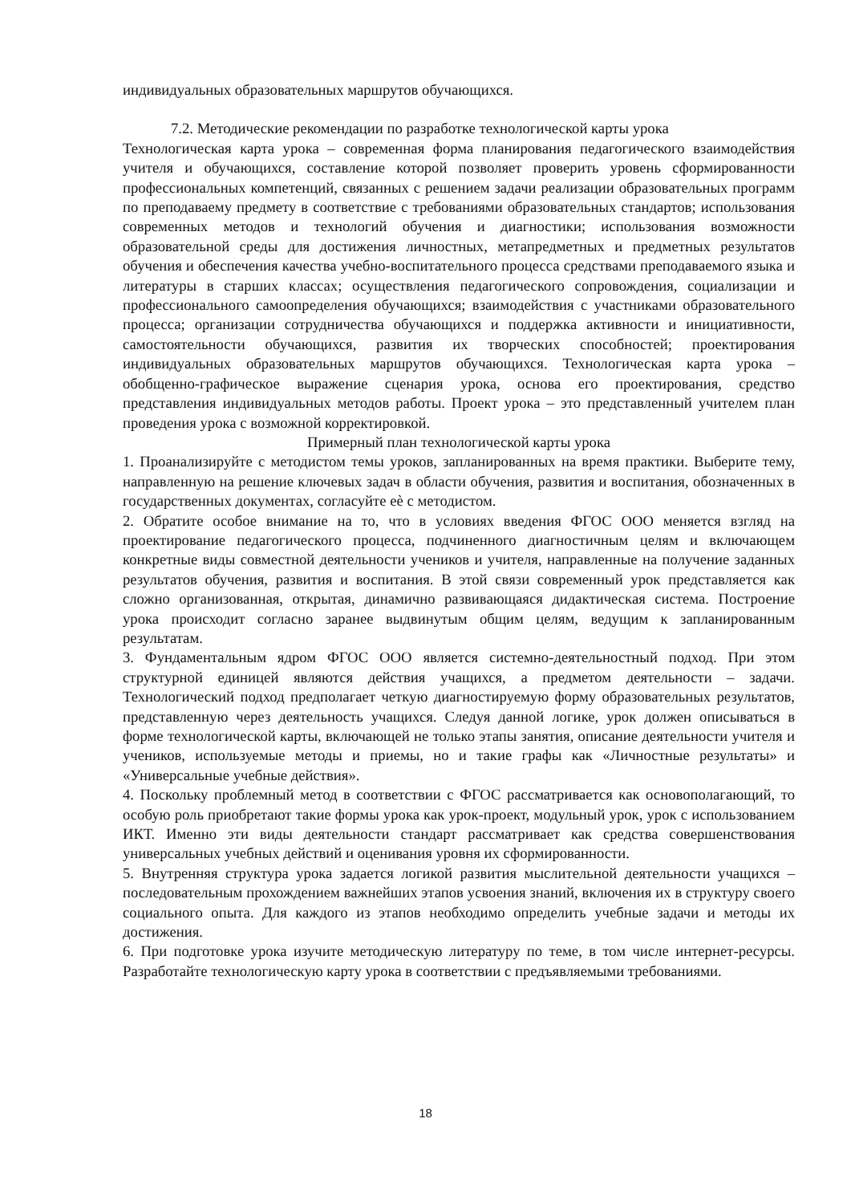индивидуальных образовательных маршрутов обучающихся.
7.2. Методические рекомендации по разработке технологической карты урока
Технологическая карта урока – современная форма планирования педагогического взаимодействия учителя и обучающихся, составление которой позволяет проверить уровень сформированности профессиональных компетенций, связанных с решением задачи реализации образовательных программ по преподаваему предмету в соответствие с требованиями образовательных стандартов; использования современных методов и технологий обучения и диагностики; использования возможности образовательной среды для достижения личностных, метапредметных и предметных результатов обучения и обеспечения качества учебно-воспитательного процесса средствами преподаваемого языка и литературы в старших классах; осуществления педагогического сопровождения, социализации и профессионального самоопределения обучающихся; взаимодействия с участниками образовательного процесса; организации сотрудничества обучающихся и поддержка активности и инициативности, самостоятельности обучающихся, развития их творческих способностей; проектирования индивидуальных образовательных маршрутов обучающихся. Технологическая карта урока – обобщенно-графическое выражение сценария урока, основа его проектирования, средство представления индивидуальных методов работы. Проект урока – это представленный учителем план проведения урока с возможной корректировкой.
Примерный план технологической карты урока
1. Проанализируйте с методистом темы уроков, запланированных на время практики. Выберите тему, направленную на решение ключевых задач в области обучения, развития и воспитания, обозначенных в государственных документах, согласуйте еѐ с методистом.
2. Обратите особое внимание на то, что в условиях введения ФГОС ООО меняется взгляд на проектирование педагогического процесса, подчиненного диагностичным целям и включающем конкретные виды совместной деятельности учеников и учителя, направленные на получение заданных результатов обучения, развития и воспитания. В этой связи современный урок представляется как сложно организованная, открытая, динамично развивающаяся дидактическая система. Построение урока происходит согласно заранее выдвинутым общим целям, ведущим к запланированным результатам.
3. Фундаментальным ядром ФГОС ООО является системно-деятельностный подход. При этом структурной единицей являются действия учащихся, а предметом деятельности – задачи. Технологический подход предполагает четкую диагностируемую форму образовательных результатов, представленную через деятельность учащихся. Следуя данной логике, урок должен описываться в форме технологической карты, включающей не только этапы занятия, описание деятельности учителя и учеников, используемые методы и приемы, но и такие графы как «Личностные результаты» и «Универсальные учебные действия».
4. Поскольку проблемный метод в соответствии с ФГОС рассматривается как основополагающий, то особую роль приобретают такие формы урока как урок-проект, модульный урок, урок с использованием ИКТ. Именно эти виды деятельности стандарт рассматривает как средства совершенствования универсальных учебных действий и оценивания уровня их сформированности.
5. Внутренняя структура урока задается логикой развития мыслительной деятельности учащихся – последовательным прохождением важнейших этапов усвоения знаний, включения их в структуру своего социального опыта. Для каждого из этапов необходимо определить учебные задачи и методы их достижения.
6. При подготовке урока изучите методическую литературу по теме, в том числе интернет-ресурсы. Разработайте технологическую карту урока в соответствии с предъявляемыми требованиями.
18